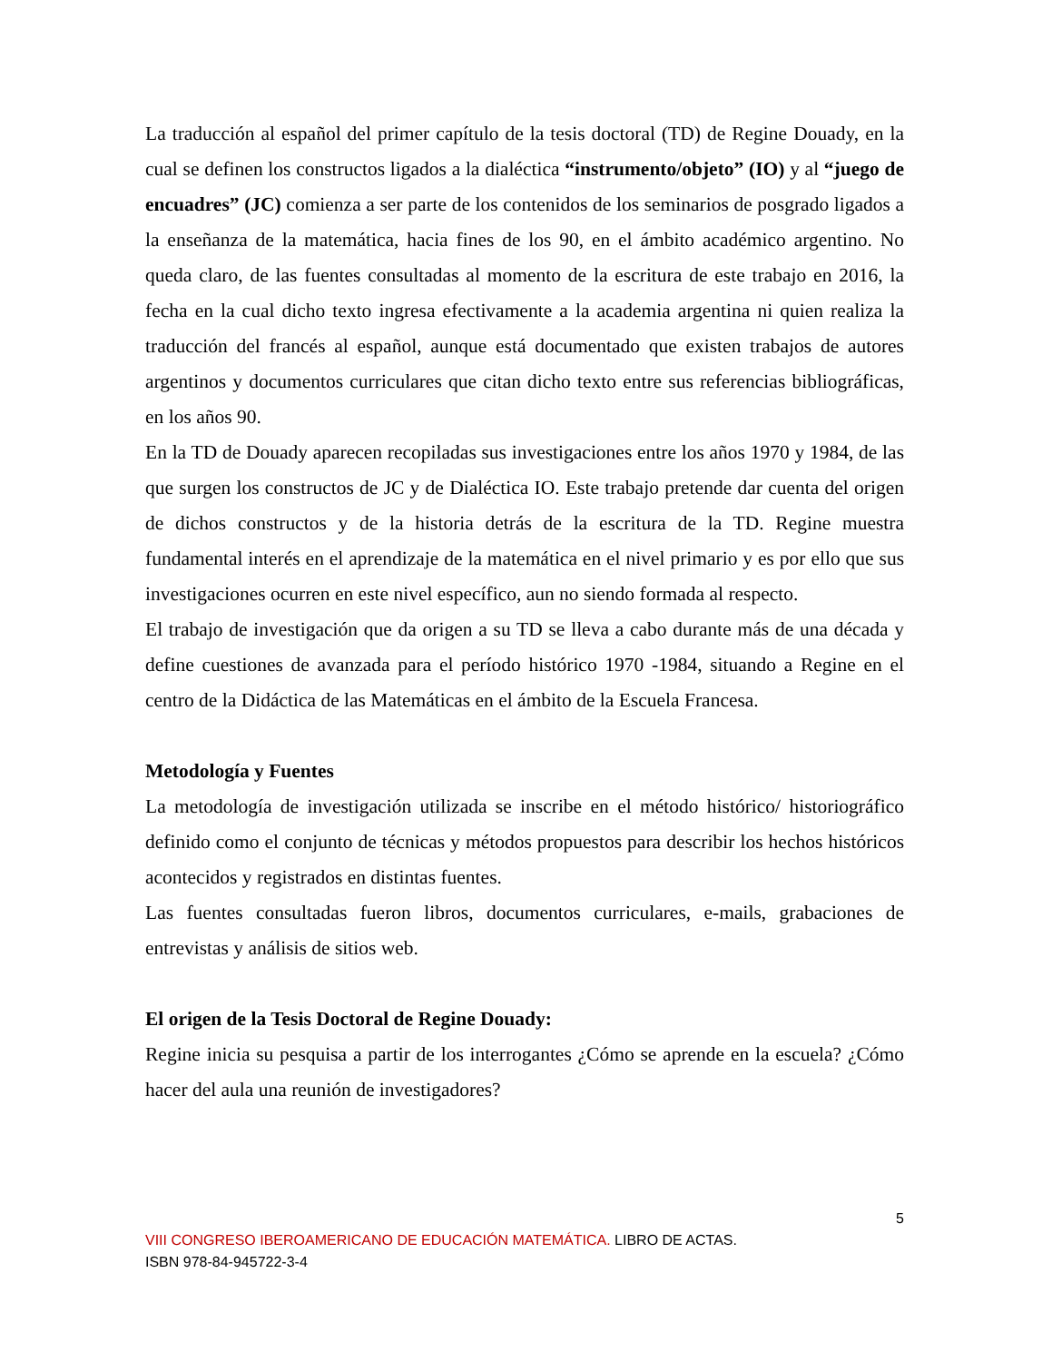La traducción al español del primer capítulo de la tesis doctoral (TD) de Regine Douady, en la cual se definen los constructos ligados a la dialéctica “instrumento/objeto” (IO) y al “juego de encuadres” (JC) comienza a ser parte de los contenidos de los seminarios de posgrado ligados a la enseñanza de la matemática, hacia fines de los 90, en el ámbito académico argentino. No queda claro, de las fuentes consultadas al momento de la escritura de este trabajo en 2016, la fecha en la cual dicho texto ingresa efectivamente a la academia argentina ni quien realiza la traducción del francés al español, aunque está documentado que existen trabajos de autores argentinos y documentos curriculares que citan dicho texto entre sus referencias bibliográficas, en los años 90.
En la TD de Douady aparecen recopiladas sus investigaciones entre los años 1970 y 1984, de las que surgen los constructos de JC y de Dialéctica IO. Este trabajo pretende dar cuenta del origen de dichos constructos y de la historia detrás de la escritura de la TD. Regine muestra fundamental interés en el aprendizaje de la matemática en el nivel primario y es por ello que sus investigaciones ocurren en este nivel específico, aun no siendo formada al respecto.
El trabajo de investigación que da origen a su TD se lleva a cabo durante más de una década y define cuestiones de avanzada para el período histórico 1970 -1984, situando a Regine en el centro de la Didáctica de las Matemáticas en el ámbito de la Escuela Francesa.
Metodología y Fuentes
La metodología de investigación utilizada se inscribe en el método histórico/ historiográfico definido como el conjunto de técnicas y métodos propuestos para describir los hechos históricos acontecidos y registrados en distintas fuentes.
Las fuentes consultadas fueron libros, documentos curriculares, e-mails, grabaciones de entrevistas y análisis de sitios web.
El origen de la Tesis Doctoral de Regine Douady:
Regine inicia su pesquisa a partir de los interrogantes ¿Cómo se aprende en la escuela? ¿Cómo hacer del aula una reunión de investigadores?
5
VIII CONGRESO IBEROAMERICANO DE EDUCACIÓN MATEMÁTICA. LIBRO DE ACTAS.
ISBN 978-84-945722-3-4